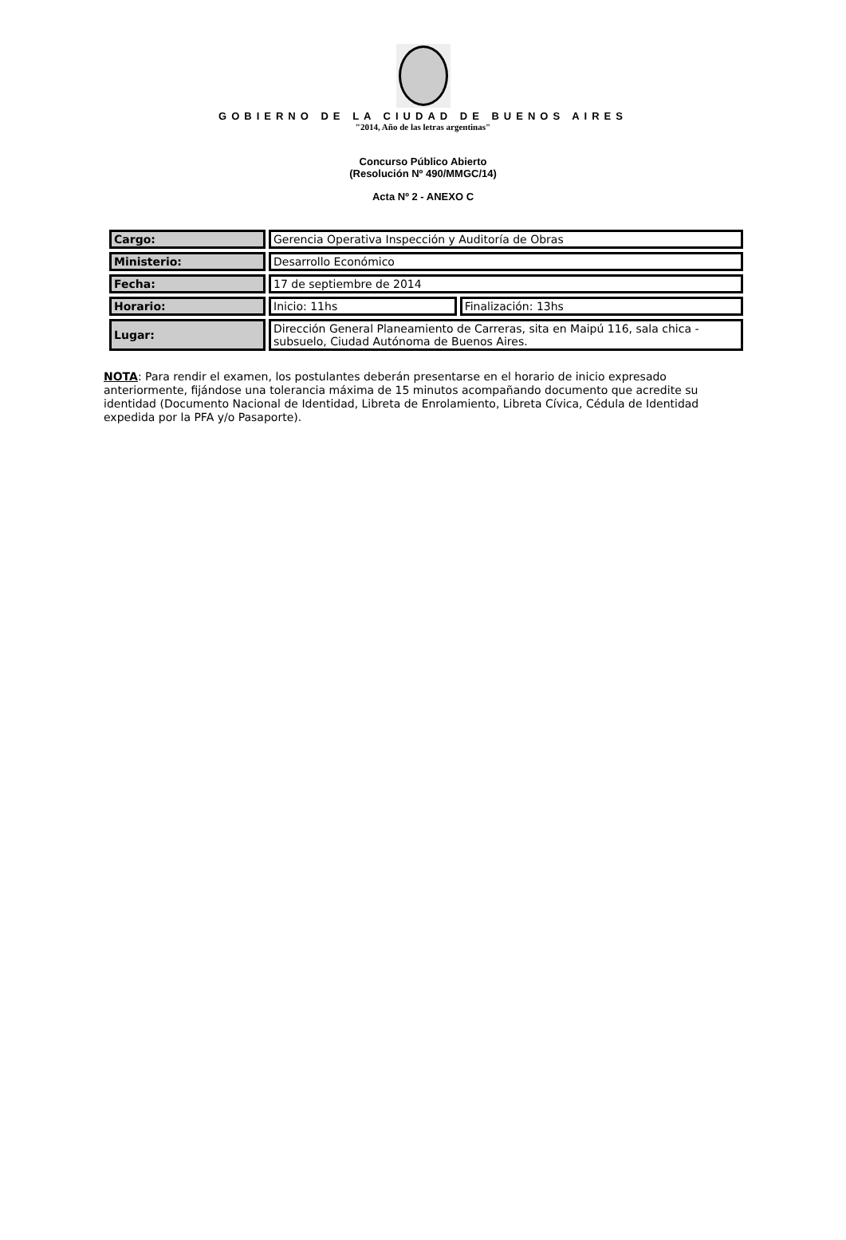GOBIERNO DE LA CIUDAD DE BUENOS AIRES
"2014, Año de las letras argentinas"
Concurso Público Abierto
(Resolución Nº 490/MMGC/14)
Acta Nº 2 - ANEXO C
| Cargo: | Gerencia Operativa Inspección y Auditoría de Obras | |
| Ministerio: | Desarrollo Económico | |
| Fecha: | 17 de septiembre de 2014 | |
| Horario: | Inicio: 11hs | Finalización: 13hs |
| Lugar: | Dirección General Planeamiento de Carreras, sita en Maipú 116, sala chica - subsuelo, Ciudad Autónoma de Buenos Aires. | |
NOTA: Para rendir el examen, los postulantes deberán presentarse en el horario de inicio expresado anteriormente, fijándose una tolerancia máxima de 15 minutos acompañando documento que acredite su identidad (Documento Nacional de Identidad, Libreta de Enrolamiento, Libreta Cívica, Cédula de Identidad expedida por la PFA y/o Pasaporte).